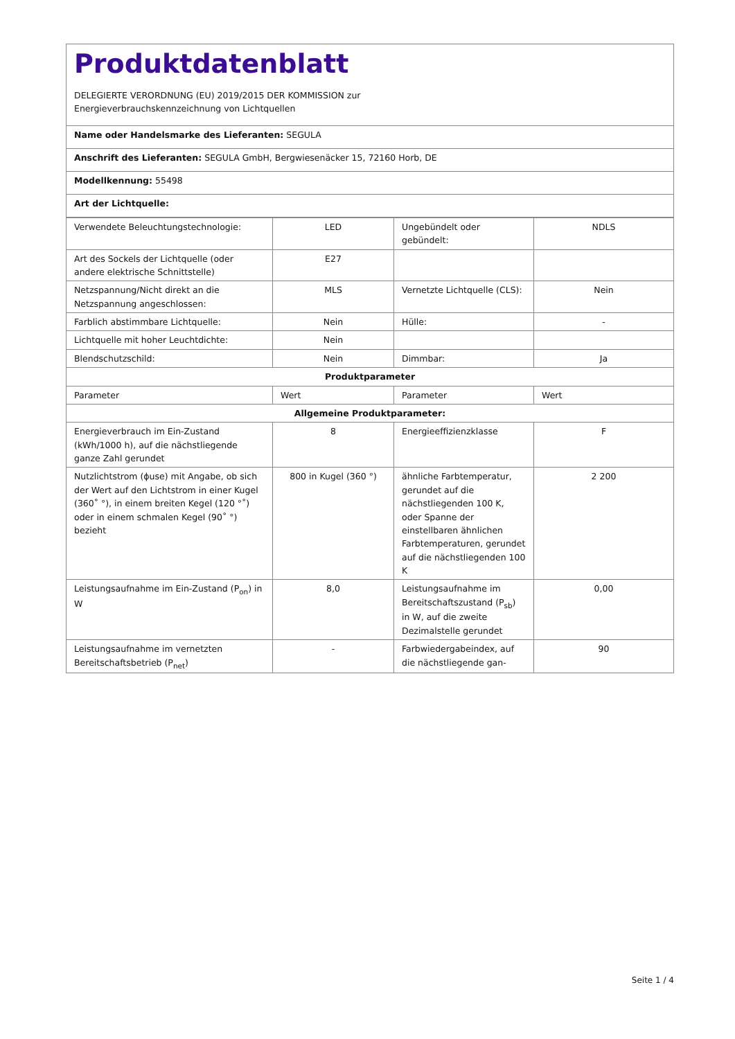Produktdatenblatt
DELEGIERTE VERORDNUNG (EU) 2019/2015 DER KOMMISSION zur
Energieverbrauchskennzeichnung von Lichtquellen
Name oder Handelsmarke des Lieferanten: SEGULA
Anschrift des Lieferanten: SEGULA GmbH, Bergwiesenäcker 15, 72160 Horb, DE
Modellkennung: 55498
Art der Lichtquelle:
| Verwendete Beleuchtungstechnologie: | LED | Ungebündelt oder gebündelt: | NDLS |
| Art des Sockels der Lichtquelle (oder andere elektrische Schnittstelle) | E27 | | |
| Netzspannung/Nicht direkt an die Netzspannung angeschlossen: | MLS | Vernetzte Lichtquelle (CLS): | Nein |
| Farblich abstimmbare Lichtquelle: | Nein | Hülle: | - |
| Lichtquelle mit hoher Leuchtdichte: | Nein | | |
| Blendschutzschild: | Nein | Dimmbar: | Ja |
| Produktparameter | | | |
| Parameter | Wert | Parameter | Wert |
| Allgemeine Produktparameter: | | | |
| Energieverbrauch im Ein-Zustand (kWh/1000 h), auf die nächstliegende ganze Zahl gerundet | 8 | Energieeffizienzklasse | F |
| Nutzlichtstrom (ɸuse) mit Angabe, ob sich der Wert auf den Lichtstrom in einer Kugel (360˚ °), in einem breiten Kegel (120 °˚) oder in einem schmalen Kegel (90˚ °) bezieht | 800 in Kugel (360 °) | ähnliche Farbtemperatur, gerundet auf die nächstliegenden 100 K, oder Spanne der einstellbaren ähnlichen Farbtemperaturen, gerundet auf die nächstliegenden 100 K | 2 200 |
| Leistungsaufnahme im Ein-Zustand (P<sub>on</sub>) in W | 8,0 | Leistungsaufnahme im Bereitschaftszustand (P<sub>sb</sub>) in W, auf die zweite Dezimalstelle gerundet | 0,00 |
| Leistungsaufnahme im vernetzten Bereitschaftsbetrieb (P<sub>net</sub>) | - | Farbwiedergabeindex, auf die nächstliegende gan- | 90 |
Seite 1 / 4